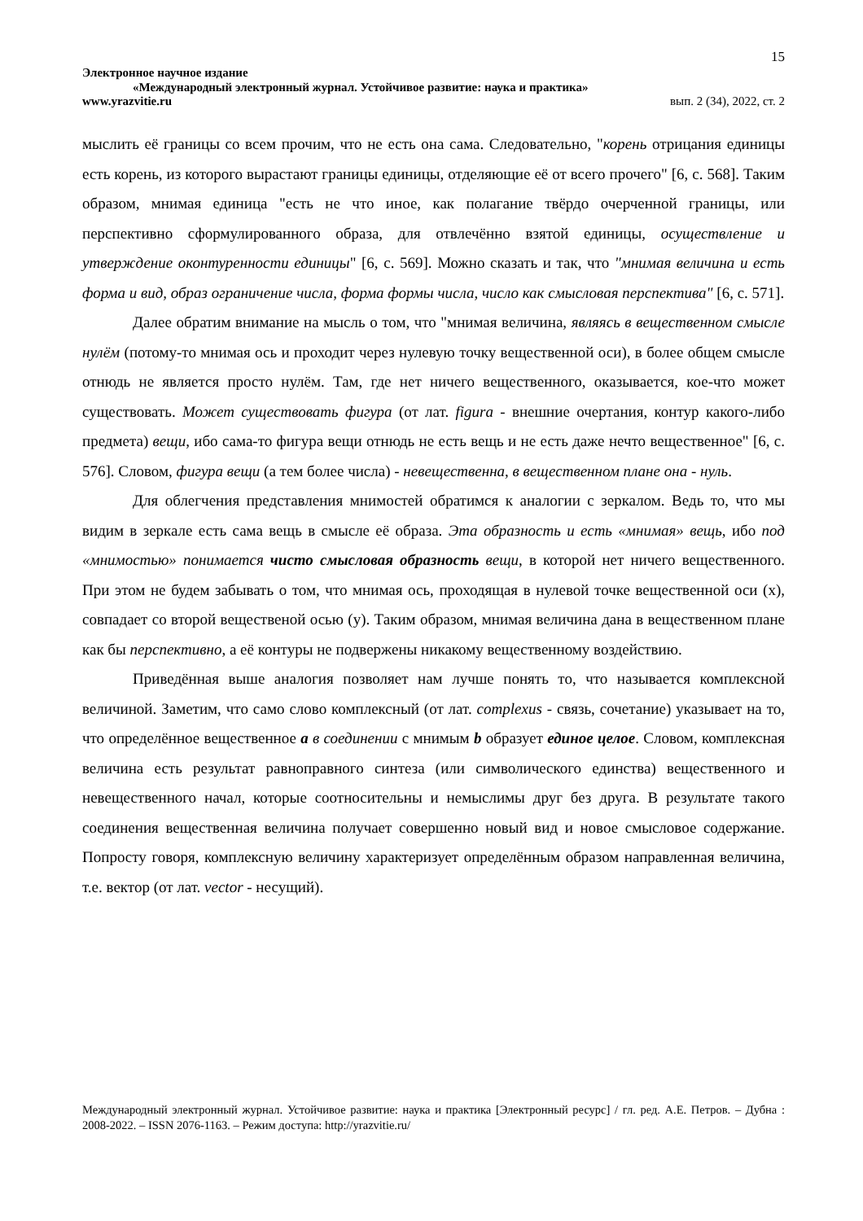15
Электронное научное издание
«Международный электронный журнал. Устойчивое развитие: наука и практика»
www.yrazvitie.ru вып. 2 (34), 2022, ст. 2
мыслить её границы со всем прочим, что не есть она сама. Следовательно, "корень отрицания единицы есть корень, из которого вырастают границы единицы, отделяющие её от всего прочего" [6, с. 568]. Таким образом, мнимая единица "есть не что иное, как полагание твёрдо очерченной границы, или перспективно сформулированного образа, для отвлечённо взятой единицы, осуществление и утверждение оконтуренности единицы" [6, с. 569]. Можно сказать и так, что "мнимая величина и есть форма и вид, образ ограничение числа, форма формы числа, число как смысловая перспектива" [6, с. 571].
Далее обратим внимание на мысль о том, что "мнимая величина, являясь в вещественном смысле нулём (потому-то мнимая ось и проходит через нулевую точку вещественной оси), в более общем смысле отнюдь не является просто нулём. Там, где нет ничего вещественного, оказывается, кое-что может существовать. Может существовать фигура (от лат. figura - внешние очертания, контур какого-либо предмета) вещи, ибо сама-то фигура вещи отнюдь не есть вещь и не есть даже нечто вещественное" [6, с. 576]. Словом, фигура вещи (а тем более числа) - невещественна, в вещественном плане она - нуль.
Для облегчения представления мнимостей обратимся к аналогии с зеркалом. Ведь то, что мы видим в зеркале есть сама вещь в смысле её образа. Эта образность и есть «мнимая» вещь, ибо под «мнимостью» понимается чисто смысловая образность вещи, в которой нет ничего вещественного. При этом не будем забывать о том, что мнимая ось, проходящая в нулевой точке вещественной оси (х), совпадает со второй вещественой осью (у). Таким образом, мнимая величина дана в вещественном плане как бы перспективно, а её контуры не подвержены никакому вещественному воздействию.
Приведённая выше аналогия позволяет нам лучше понять то, что называется комплексной величиной. Заметим, что само слово комплексный (от лат. complexus - связь, сочетание) указывает на то, что определённое вещественное а в соединении с мнимым b образует единое целое. Словом, комплексная величина есть результат равноправного синтеза (или символического единства) вещественного и невещественного начал, которые соотносительны и немыслимы друг без друга. В результате такого соединения вещественная величина получает совершенно новый вид и новое смысловое содержание. Попросту говоря, комплексную величину характеризует определённым образом направленная величина, т.е. вектор (от лат. vector - несущий).
Международный электронный журнал. Устойчивое развитие: наука и практика [Электронный ресурс] / гл. ред. А.Е. Петров. – Дубна : 2008-2022. – ISSN 2076-1163. – Режим доступа: http://yrazvitie.ru/